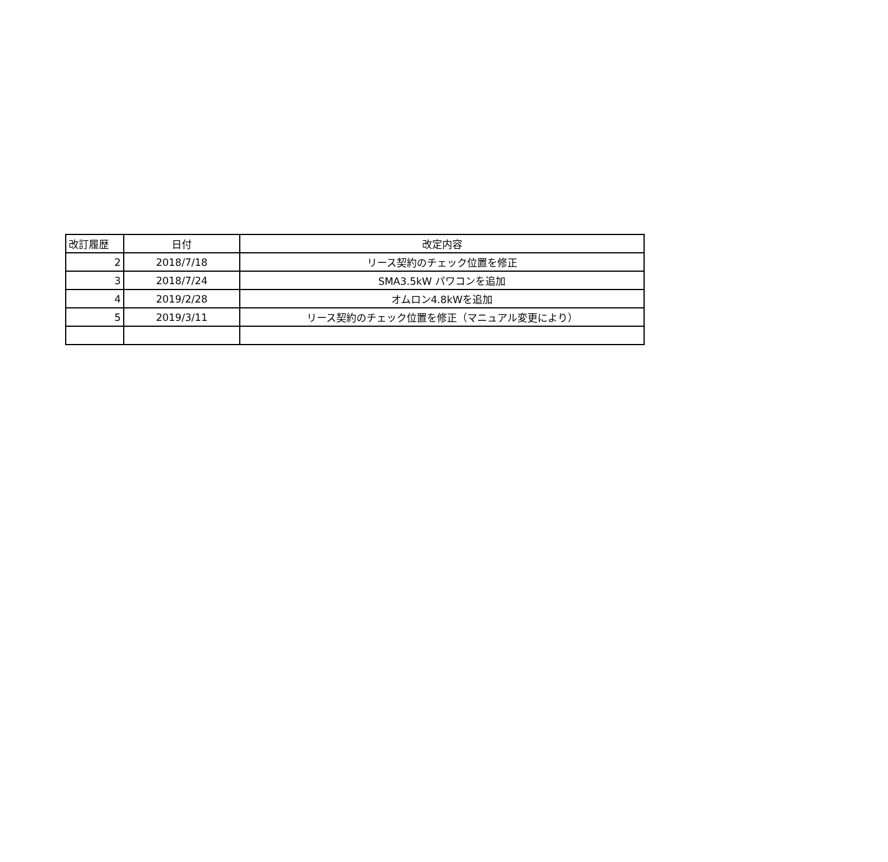| 改訂履歴 | 日付 | 改定内容 |
| --- | --- | --- |
| 2 | 2018/7/18 | リース契約のチェック位置を修正 |
| 3 | 2018/7/24 | SMA3.5kW パワコンを追加 |
| 4 | 2019/2/28 | オムロン4.8kWを追加 |
| 5 | 2019/3/11 | リース契約のチェック位置を修正（マニュアル変更により） |